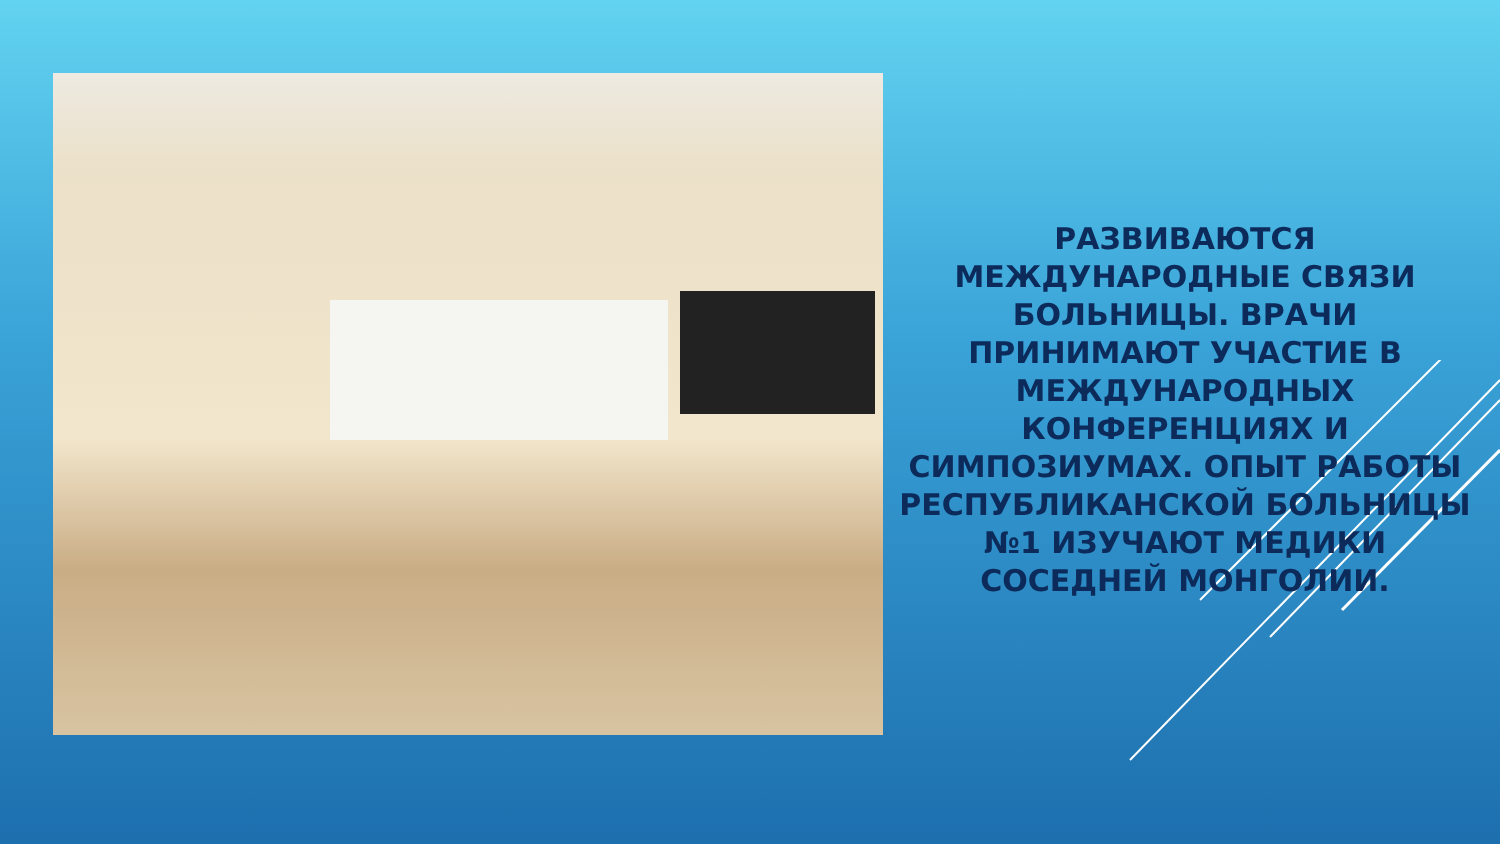РАЗВИВАЮТСЯ МЕЖДУНАРОДНЫЕ СВЯЗИ БОЛЬНИЦЫ. ВРАЧИ ПРИНИМАЮТ УЧАСТИЕ В МЕЖДУНАРОДНЫХ КОНФЕРЕНЦИЯХ И СИМПОЗИУМАХ. ОПЫТ РАБОТЫ РЕСПУБЛИКАНСКОЙ БОЛЬНИЦЫ №1 ИЗУЧАЮТ МЕДИКИ СОСЕДНЕЙ МОНГОЛИИ.